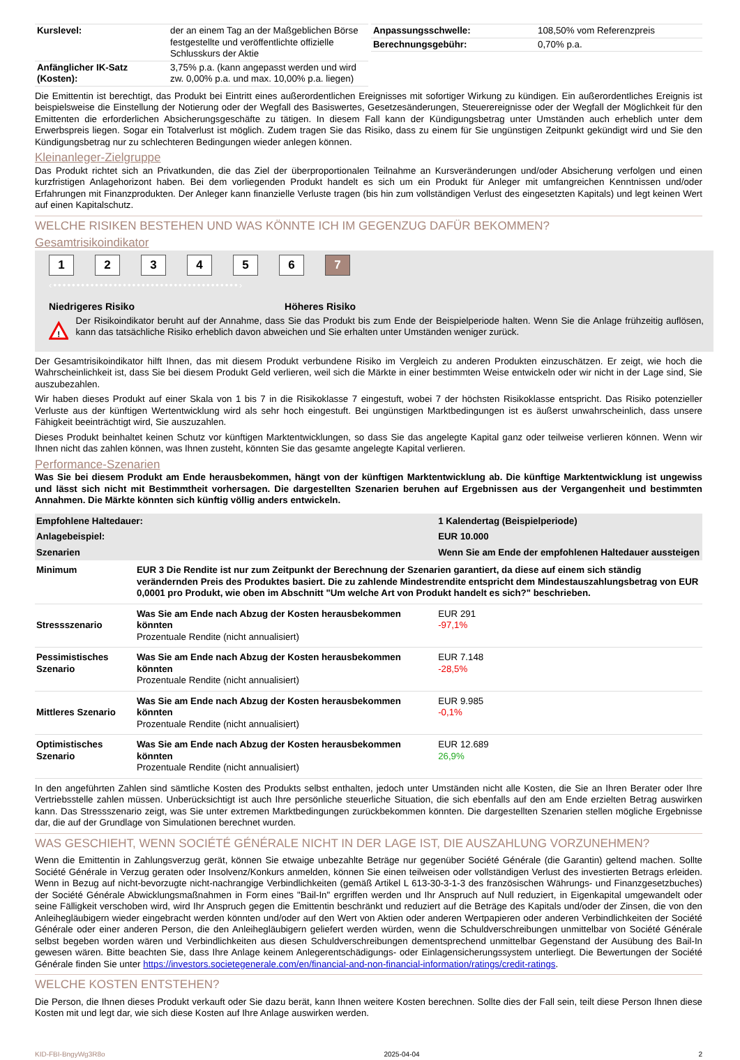| Kurslevel: | der an einem Tag an der Maßgeblichen Börse festgestellte und veröffentlichte offizielle Schlusskurs der Aktie |
| Anfänglicher IK-Satz (Kosten): | 3,75% p.a. (kann angepasst werden und wird zw. 0,00% p.a. und max. 10,00% p.a. liegen) |
| Anpassungsschwelle: | 108,50% vom Referenzpreis |
| Berechnungsgebühr: | 0,70% p.a. |
Die Emittentin ist berechtigt, das Produkt bei Eintritt eines außerordentlichen Ereignisses mit sofortiger Wirkung zu kündigen. Ein außerordentliches Ereignis ist beispielsweise die Einstellung der Notierung oder der Wegfall des Basiswertes, Gesetzesänderungen, Steuerereignisse oder der Wegfall der Möglichkeit für den Emittenten die erforderlichen Absicherungsgeschäfte zu tätigen. In diesem Fall kann der Kündigungsbetrag unter Umständen auch erheblich unter dem Erwerbspreis liegen. Sogar ein Totalverlust ist möglich. Zudem tragen Sie das Risiko, dass zu einem für Sie ungünstigen Zeitpunkt gekündigt wird und Sie den Kündigungsbetrag nur zu schlechteren Bedingungen wieder anlegen können.
Kleinanleger-Zielgruppe
Das Produkt richtet sich an Privatkunden, die das Ziel der überproportionalen Teilnahme an Kursveränderungen und/oder Absicherung verfolgen und einen kurzfristigen Anlagehorizont haben. Bei dem vorliegenden Produkt handelt es sich um ein Produkt für Anleger mit umfangreichen Kenntnissen und/oder Erfahrungen mit Finanzprodukten. Der Anleger kann finanzielle Verluste tragen (bis hin zum vollständigen Verlust des eingesetzten Kapitals) und legt keinen Wert auf einen Kapitalschutz.
WELCHE RISIKEN BESTEHEN UND WAS KÖNNTE ICH IM GEGENZUG DAFÜR BEKOMMEN?
Gesamtrisikoindikator
1234567
‹••••••••••••••••••••••••••••••••••••••••›
Niedrigeres Risiko Höheres Risiko
!
Der Risikoindikator beruht auf der Annahme, dass Sie das Produkt bis zum Ende der Beispielperiode halten. Wenn Sie die Anlage frühzeitig auflösen, kann das tatsächliche Risiko erheblich davon abweichen und Sie erhalten unter Umständen weniger zurück.
Der Gesamtrisikoindikator hilft Ihnen, das mit diesem Produkt verbundene Risiko im Vergleich zu anderen Produkten einzuschätzen. Er zeigt, wie hoch die Wahrscheinlichkeit ist, dass Sie bei diesem Produkt Geld verlieren, weil sich die Märkte in einer bestimmten Weise entwickeln oder wir nicht in der Lage sind, Sie auszubezahlen.
Wir haben dieses Produkt auf einer Skala von 1 bis 7 in die Risikoklasse 7 eingestuft, wobei 7 der höchsten Risikoklasse entspricht. Das Risiko potenzieller Verluste aus der künftigen Wertentwicklung wird als sehr hoch eingestuft. Bei ungünstigen Marktbedingungen ist es äußerst unwahrscheinlich, dass unsere Fähigkeit beeinträchtigt wird, Sie auszuzahlen.
Dieses Produkt beinhaltet keinen Schutz vor künftigen Marktentwicklungen, so dass Sie das angelegte Kapital ganz oder teilweise verlieren können. Wenn wir Ihnen nicht das zahlen können, was Ihnen zusteht, könnten Sie das gesamte angelegte Kapital verlieren.
Performance-Szenarien
Was Sie bei diesem Produkt am Ende herausbekommen, hängt von der künftigen Marktentwicklung ab. Die künftige Marktentwicklung ist ungewiss und lässt sich nicht mit Bestimmtheit vorhersagen. Die dargestellten Szenarien beruhen auf Ergebnissen aus der Vergangenheit und bestimmten Annahmen. Die Märkte könnten sich künftig völlig anders entwickeln.
| Empfohlene Haltedauer: | | 1 Kalendertag (Beispielperiode) |
| Anlagebeispiel: | | EUR 10.000 |
| Szenarien | | Wenn Sie am Ende der empfohlenen Haltedauer aussteigen |
| Minimum | EUR 3 Die Rendite ist nur zum Zeitpunkt der Berechnung der Szenarien garantiert, da diese auf einem sich ständig verändernden Preis des Produktes basiert. Die zu zahlende Mindestrendite entspricht dem Mindestauszahlungsbetrag von EUR 0,0001 pro Produkt, wie oben im Abschnitt "Um welche Art von Produkt handelt es sich?" beschrieben. | |
| Stressszenario | Was Sie am Ende nach Abzug der Kosten herausbekommen könnten Prozentuale Rendite (nicht annualisiert) | EUR 291 -97,1% |
| Pessimistisches Szenario | Was Sie am Ende nach Abzug der Kosten herausbekommen könnten Prozentuale Rendite (nicht annualisiert) | EUR 7.148 -28,5% |
| Mittleres Szenario | Was Sie am Ende nach Abzug der Kosten herausbekommen könnten Prozentuale Rendite (nicht annualisiert) | EUR 9.985 -0,1% |
| Optimistisches Szenario | Was Sie am Ende nach Abzug der Kosten herausbekommen könnten Prozentuale Rendite (nicht annualisiert) | EUR 12.689 26,9% |
In den angeführten Zahlen sind sämtliche Kosten des Produkts selbst enthalten, jedoch unter Umständen nicht alle Kosten, die Sie an Ihren Berater oder Ihre Vertriebsstelle zahlen müssen. Unberücksichtigt ist auch Ihre persönliche steuerliche Situation, die sich ebenfalls auf den am Ende erzielten Betrag auswirken kann. Das Stressszenario zeigt, was Sie unter extremen Marktbedingungen zurückbekommen könnten. Die dargestellten Szenarien stellen mögliche Ergebnisse dar, die auf der Grundlage von Simulationen berechnet wurden.
WAS GESCHIEHT, WENN SOCIÉTÉ GÉNÉRALE NICHT IN DER LAGE IST, DIE AUSZAHLUNG VORZUNEHMEN?
Wenn die Emittentin in Zahlungsverzug gerät, können Sie etwaige unbezahlte Beträge nur gegenüber Société Générale (die Garantin) geltend machen. Sollte Société Générale in Verzug geraten oder Insolvenz/Konkurs anmelden, können Sie einen teilweisen oder vollständigen Verlust des investierten Betrags erleiden. Wenn in Bezug auf nicht-bevorzugte nicht-nachrangige Verbindlichkeiten (gemäß Artikel L 613-30-3-1-3 des französischen Währungs- und Finanzgesetzbuches) der Société Générale Abwicklungsmaßnahmen in Form eines "Bail-In" ergriffen werden und Ihr Anspruch auf Null reduziert, in Eigenkapital umgewandelt oder seine Fälligkeit verschoben wird, wird Ihr Anspruch gegen die Emittentin beschränkt und reduziert auf die Beträge des Kapitals und/oder der Zinsen, die von den Anleihegläubigern wieder eingebracht werden könnten und/oder auf den Wert von Aktien oder anderen Wertpapieren oder anderen Verbindlichkeiten der Société Générale oder einer anderen Person, die den Anleihegläubigern geliefert werden würden, wenn die Schuldverschreibungen unmittelbar von Société Générale selbst begeben worden wären und Verbindlichkeiten aus diesen Schuldverschreibungen dementsprechend unmittelbar Gegenstand der Ausübung des Bail-In gewesen wären. Bitte beachten Sie, dass Ihre Anlage keinem Anlegerentschädigungs- oder Einlagensicherungssystem unterliegt. Die Bewertungen der Société Générale finden Sie unter https://investors.societegenerale.com/en/financial-and-non-financial-information/ratings/credit-ratings.
WELCHE KOSTEN ENTSTEHEN?
Die Person, die Ihnen dieses Produkt verkauft oder Sie dazu berät, kann Ihnen weitere Kosten berechnen. Sollte dies der Fall sein, teilt diese Person Ihnen diese Kosten mit und legt dar, wie sich diese Kosten auf Ihre Anlage auswirken werden.
KID-FBI-BngyWg3R8o 2025-04-04 2